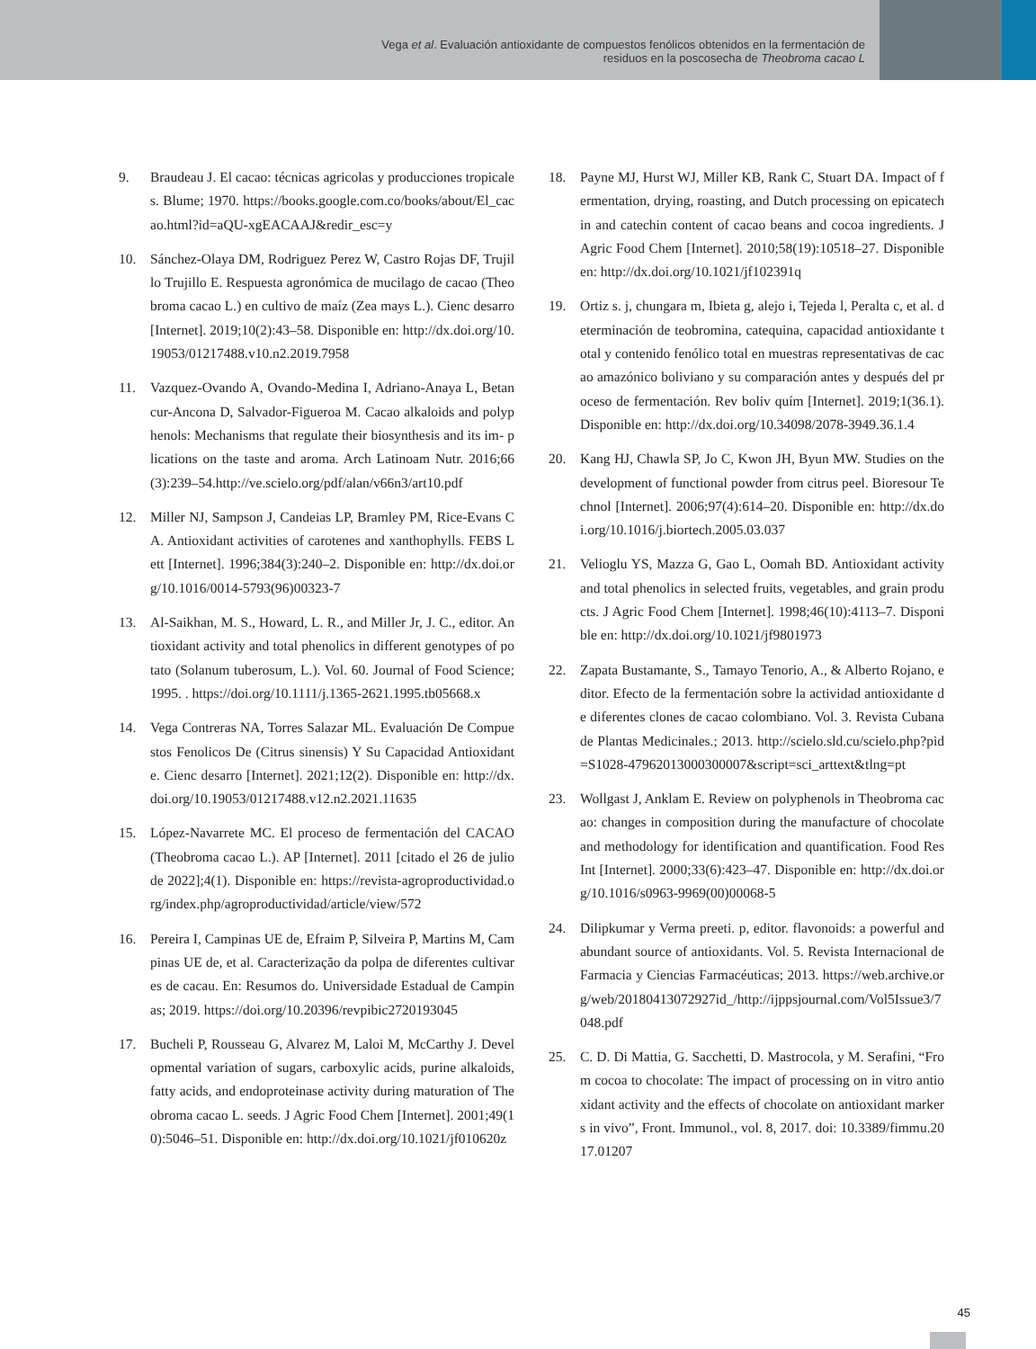Vega et al. Evaluación antioxidante de compuestos fenólicos obtenidos en la fermentación de
residuos en la poscosecha de Theobroma cacao L
9. Braudeau J. El cacao: técnicas agricolas y producciones tropicales. Blume; 1970. https://books.google.com.co/books/about/El_cacao.html?id=aQU-xgEACAAJ&redir_esc=y
10. Sánchez-Olaya DM, Rodriguez Perez W, Castro Rojas DF, Trujillo Trujillo E. Respuesta agronómica de mucilago de cacao (Theobroma cacao L.) en cultivo de maíz (Zea mays L.). Cienc desarro [Internet]. 2019;10(2):43–58. Disponible en: http://dx.doi.org/10.19053/01217488.v10.n2.2019.7958
11. Vazquez-Ovando A, Ovando-Medina I, Adriano-Anaya L, Betancur-Ancona D, Salvador-Figueroa M. Cacao alkaloids and polyphenols: Mechanisms that regulate their biosynthesis and its im- plications on the taste and aroma. Arch Latinoam Nutr. 2016;66(3):239–54.http://ve.scielo.org/pdf/alan/v66n3/art10.pdf
12. Miller NJ, Sampson J, Candeias LP, Bramley PM, Rice-Evans CA. Antioxidant activities of carotenes and xanthophylls. FEBS Lett [Internet]. 1996;384(3):240–2. Disponible en: http://dx.doi.org/10.1016/0014-5793(96)00323-7
13. Al-Saikhan, M. S., Howard, L. R., and Miller Jr, J. C., editor. Antioxidant activity and total phenolics in different genotypes of potato (Solanum tuberosum, L.). Vol. 60. Journal of Food Science; 1995. . https://doi.org/10.1111/j.1365-2621.1995.tb05668.x
14. Vega Contreras NA, Torres Salazar ML. Evaluación De Compuestos Fenolicos De (Citrus sinensis) Y Su Capacidad Antioxidante. Cienc desarro [Internet]. 2021;12(2). Disponible en: http://dx.doi.org/10.19053/01217488.v12.n2.2021.11635
15. López-Navarrete MC. El proceso de fermentación del CACAO (Theobroma cacao L.). AP [Internet]. 2011 [citado el 26 de julio de 2022];4(1). Disponible en: https://revista-agroproductividad.org/index.php/agroproductividad/article/view/572
16. Pereira I, Campinas UE de, Efraim P, Silveira P, Martins M, Campinas UE de, et al. Caracterização da polpa de diferentes cultivares de cacau. En: Resumos do. Universidade Estadual de Campinas; 2019. https://doi.org/10.20396/revpibic2720193045
17. Bucheli P, Rousseau G, Alvarez M, Laloi M, McCarthy J. Developmental variation of sugars, carboxylic acids, purine alkaloids, fatty acids, and endoproteinase activity during maturation of Theobroma cacao L. seeds. J Agric Food Chem [Internet]. 2001;49(10):5046–51. Disponible en: http://dx.doi.org/10.1021/jf010620z
18. Payne MJ, Hurst WJ, Miller KB, Rank C, Stuart DA. Impact of fermentation, drying, roasting, and Dutch processing on epicatechin and catechin content of cacao beans and cocoa ingredients. J Agric Food Chem [Internet]. 2010;58(19):10518–27. Disponible en: http://dx.doi.org/10.1021/jf102391q
19. Ortiz s. j, chungara m, Ibieta g, alejo i, Tejeda l, Peralta c, et al. determinación de teobromina, catequina, capacidad antioxidante total y contenido fenólico total en muestras representativas de cacao amazónico boliviano y su comparación antes y después del proceso de fermentación. Rev boliv quím [Internet]. 2019;1(36.1). Disponible en: http://dx.doi.org/10.34098/2078-3949.36.1.4
20. Kang HJ, Chawla SP, Jo C, Kwon JH, Byun MW. Studies on the development of functional powder from citrus peel. Bioresour Technol [Internet]. 2006;97(4):614–20. Disponible en: http://dx.doi.org/10.1016/j.biortech.2005.03.037
21. Velioglu YS, Mazza G, Gao L, Oomah BD. Antioxidant activity and total phenolics in selected fruits, vegetables, and grain products. J Agric Food Chem [Internet]. 1998;46(10):4113–7. Disponible en: http://dx.doi.org/10.1021/jf9801973
22. Zapata Bustamante, S., Tamayo Tenorio, A., & Alberto Rojano, editor. Efecto de la fermentación sobre la actividad antioxidante de diferentes clones de cacao colombiano. Vol. 3. Revista Cubana de Plantas Medicinales.; 2013. http://scielo.sld.cu/scielo.php?pid=S1028-47962013000300007&script=sci_arttext&tlng=pt
23. Wollgast J, Anklam E. Review on polyphenols in Theobroma cacao: changes in composition during the manufacture of chocolate and methodology for identification and quantification. Food Res Int [Internet]. 2000;33(6):423–47. Disponible en: http://dx.doi.org/10.1016/s0963-9969(00)00068-5
24. Dilipkumar y Verma preeti. p, editor. flavonoids: a powerful and abundant source of antioxidants. Vol. 5. Revista Internacional de Farmacia y Ciencias Farmacéuticas; 2013. https://web.archive.org/web/20180413072927id_/http://ijppsjournal.com/Vol5Issue3/7048.pdf
25. C. D. Di Mattia, G. Sacchetti, D. Mastrocola, y M. Serafini, “From cocoa to chocolate: The impact of processing on in vitro antioxidant activity and the effects of chocolate on antioxidant markers in vivo”, Front. Immunol., vol. 8, 2017. doi: 10.3389/fimmu.2017.01207
45